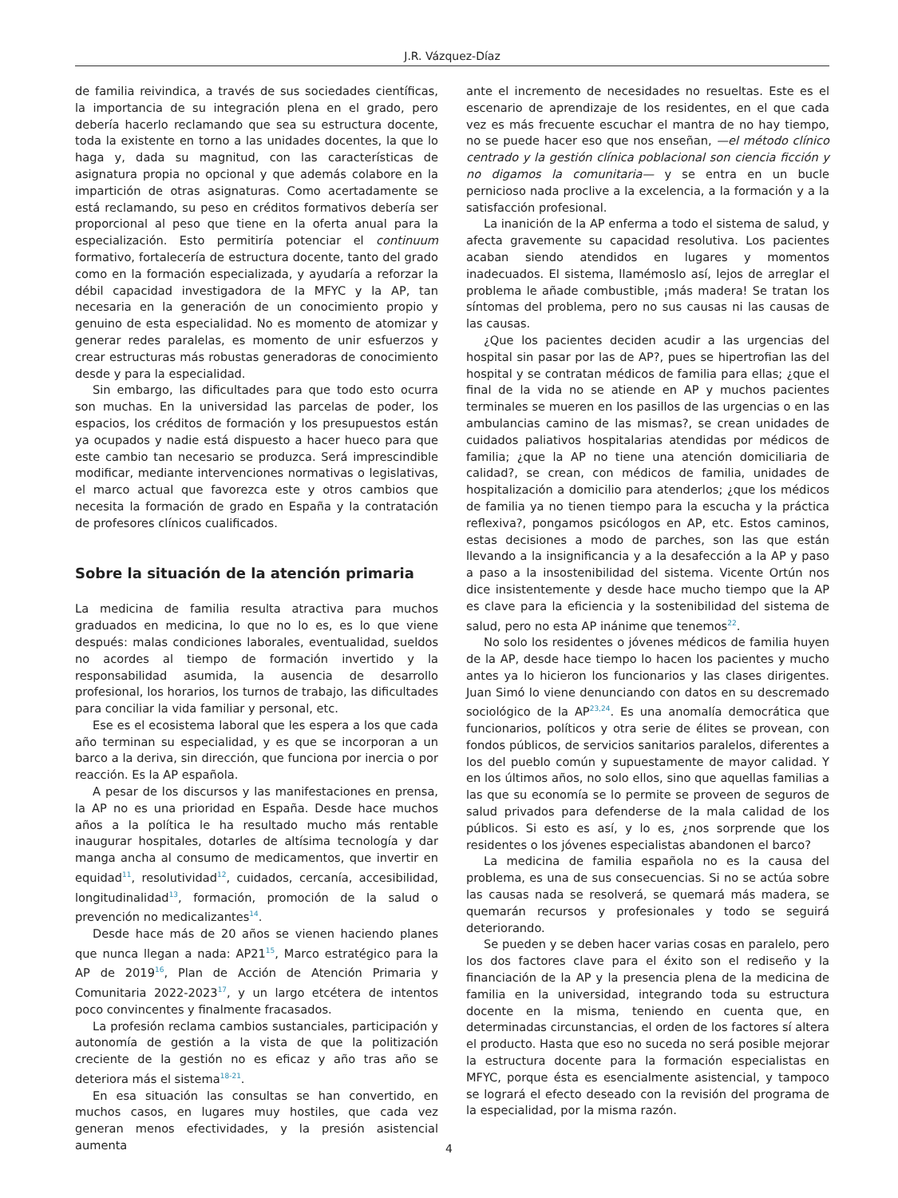J.R. Vázquez-Díaz
de familia reivindica, a través de sus sociedades científicas, la importancia de su integración plena en el grado, pero debería hacerlo reclamando que sea su estructura docente, toda la existente en torno a las unidades docentes, la que lo haga y, dada su magnitud, con las características de asignatura propia no opcional y que además colabore en la impartición de otras asignaturas. Como acertadamente se está reclamando, su peso en créditos formativos debería ser proporcional al peso que tiene en la oferta anual para la especialización. Esto permitiría potenciar el continuum formativo, fortalecería de estructura docente, tanto del grado como en la formación especializada, y ayudaría a reforzar la débil capacidad investigadora de la MFYC y la AP, tan necesaria en la generación de un conocimiento propio y genuino de esta especialidad. No es momento de atomizar y generar redes paralelas, es momento de unir esfuerzos y crear estructuras más robustas generadoras de conocimiento desde y para la especialidad.
Sin embargo, las dificultades para que todo esto ocurra son muchas. En la universidad las parcelas de poder, los espacios, los créditos de formación y los presupuestos están ya ocupados y nadie está dispuesto a hacer hueco para que este cambio tan necesario se produzca. Será imprescindible modificar, mediante intervenciones normativas o legislativas, el marco actual que favorezca este y otros cambios que necesita la formación de grado en España y la contratación de profesores clínicos cualificados.
Sobre la situación de la atención primaria
La medicina de familia resulta atractiva para muchos graduados en medicina, lo que no lo es, es lo que viene después: malas condiciones laborales, eventualidad, sueldos no acordes al tiempo de formación invertido y la responsabilidad asumida, la ausencia de desarrollo profesional, los horarios, los turnos de trabajo, las dificultades para conciliar la vida familiar y personal, etc.
Ese es el ecosistema laboral que les espera a los que cada año terminan su especialidad, y es que se incorporan a un barco a la deriva, sin dirección, que funciona por inercia o por reacción. Es la AP española.
A pesar de los discursos y las manifestaciones en prensa, la AP no es una prioridad en España. Desde hace muchos años a la política le ha resultado mucho más rentable inaugurar hospitales, dotarles de altísima tecnología y dar manga ancha al consumo de medicamentos, que invertir en equidad<sup>11</sup>, resolutividad<sup>12</sup>, cuidados, cercanía, accesibilidad, longitudinalidad<sup>13</sup>, formación, promoción de la salud o prevención no medicalizantes<sup>14</sup>.
Desde hace más de 20 años se vienen haciendo planes que nunca llegan a nada: AP21<sup>15</sup>, Marco estratégico para la AP de 2019<sup>16</sup>, Plan de Acción de Atención Primaria y Comunitaria 2022-2023<sup>17</sup>, y un largo etcétera de intentos poco convincentes y finalmente fracasados.
La profesión reclama cambios sustanciales, participación y autonomía de gestión a la vista de que la politización creciente de la gestión no es eficaz y año tras año se deteriora más el sistema<sup>18-21</sup>.
En esa situación las consultas se han convertido, en muchos casos, en lugares muy hostiles, que cada vez generan menos efectividades, y la presión asistencial aumenta
ante el incremento de necesidades no resueltas. Este es el escenario de aprendizaje de los residentes, en el que cada vez es más frecuente escuchar el mantra de no hay tiempo, no se puede hacer eso que nos enseñan, —el método clínico centrado y la gestión clínica poblacional son ciencia ficción y no digamos la comunitaria— y se entra en un bucle pernicioso nada proclive a la excelencia, a la formación y a la satisfacción profesional.
La inanición de la AP enferma a todo el sistema de salud, y afecta gravemente su capacidad resolutiva. Los pacientes acaban siendo atendidos en lugares y momentos inadecuados. El sistema, llamémoslo así, lejos de arreglar el problema le añade combustible, ¡más madera! Se tratan los síntomas del problema, pero no sus causas ni las causas de las causas.
¿Que los pacientes deciden acudir a las urgencias del hospital sin pasar por las de AP?, pues se hipertrofian las del hospital y se contratan médicos de familia para ellas; ¿que el final de la vida no se atiende en AP y muchos pacientes terminales se mueren en los pasillos de las urgencias o en las ambulancias camino de las mismas?, se crean unidades de cuidados paliativos hospitalarias atendidas por médicos de familia; ¿que la AP no tiene una atención domiciliaria de calidad?, se crean, con médicos de familia, unidades de hospitalización a domicilio para atenderlos; ¿que los médicos de familia ya no tienen tiempo para la escucha y la práctica reflexiva?, pongamos psicólogos en AP, etc. Estos caminos, estas decisiones a modo de parches, son las que están llevando a la insignificancia y a la desafección a la AP y paso a paso a la insostenibilidad del sistema. Vicente Ortún nos dice insistentemente y desde hace mucho tiempo que la AP es clave para la eficiencia y la sostenibilidad del sistema de salud, pero no esta AP inánime que tenemos<sup>22</sup>.
No solo los residentes o jóvenes médicos de familia huyen de la AP, desde hace tiempo lo hacen los pacientes y mucho antes ya lo hicieron los funcionarios y las clases dirigentes. Juan Simó lo viene denunciando con datos en su descremado sociológico de la AP<sup>23,24</sup>. Es una anomalía democrática que funcionarios, políticos y otra serie de élites se provean, con fondos públicos, de servicios sanitarios paralelos, diferentes a los del pueblo común y supuestamente de mayor calidad. Y en los últimos años, no solo ellos, sino que aquellas familias a las que su economía se lo permite se proveen de seguros de salud privados para defenderse de la mala calidad de los públicos. Si esto es así, y lo es, ¿nos sorprende que los residentes o los jóvenes especialistas abandonen el barco?
La medicina de familia española no es la causa del problema, es una de sus consecuencias. Si no se actúa sobre las causas nada se resolverá, se quemará más madera, se quemarán recursos y profesionales y todo se seguirá deteriorando.
Se pueden y se deben hacer varias cosas en paralelo, pero los dos factores clave para el éxito son el rediseño y la financiación de la AP y la presencia plena de la medicina de familia en la universidad, integrando toda su estructura docente en la misma, teniendo en cuenta que, en determinadas circunstancias, el orden de los factores sí altera el producto. Hasta que eso no suceda no será posible mejorar la estructura docente para la formación especialistas en MFYC, porque ésta es esencialmente asistencial, y tampoco se logrará el efecto deseado con la revisión del programa de la especialidad, por la misma razón.
4